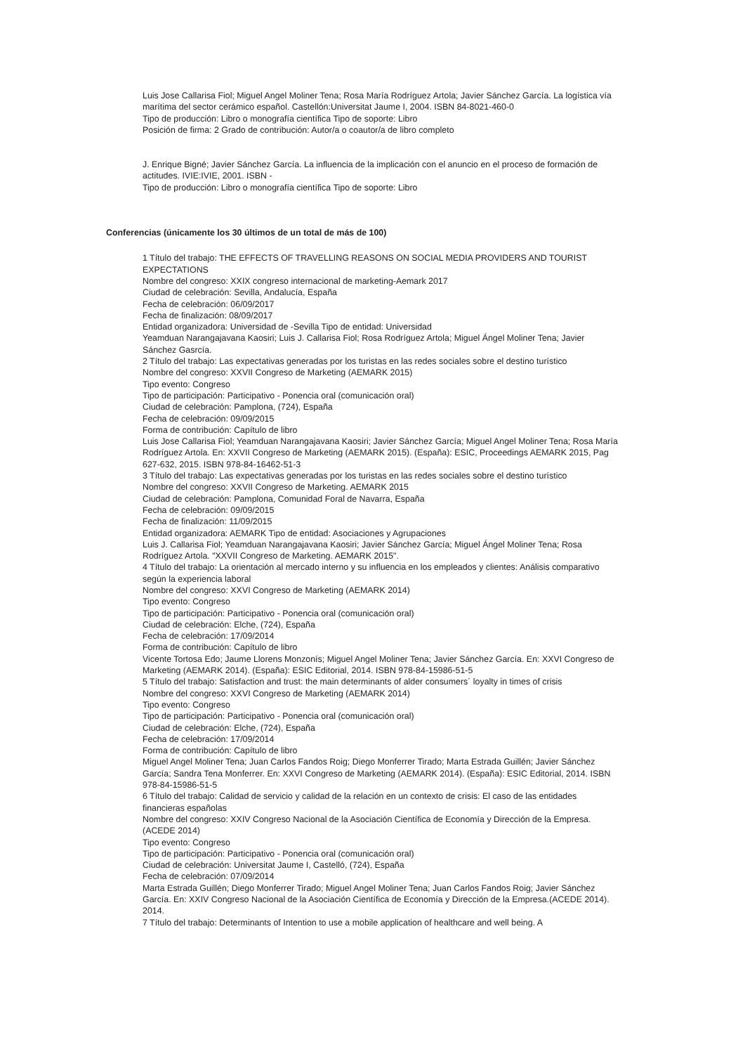Luis Jose Callarisa Fiol; Miguel Angel Moliner Tena; Rosa María Rodríguez Artola; Javier Sánchez García. La logística vía marítima del sector cerámico español. Castellón:Universitat Jaume I, 2004. ISBN 84-8021-460-0
Tipo de producción: Libro o monografía científica Tipo de soporte: Libro
Posición de firma: 2 Grado de contribución: Autor/a o coautor/a de libro completo
J. Enrique Bigné; Javier Sánchez García. La influencia de la implicación con el anuncio en el proceso de formación de actitudes. IVIE:IVIE, 2001. ISBN -
Tipo de producción: Libro o monografía científica Tipo de soporte: Libro
Conferencias (únicamente los 30 últimos de un total de más de 100)
1 Título del trabajo: THE EFFECTS OF TRAVELLING REASONS ON SOCIAL MEDIA PROVIDERS AND TOURIST EXPECTATIONS
Nombre del congreso: XXIX congreso internacional de marketing-Aemark 2017
Ciudad de celebración: Sevilla, Andalucía, España
Fecha de celebración: 06/09/2017
Fecha de finalización: 08/09/2017
Entidad organizadora: Universidad de -Sevilla Tipo de entidad: Universidad
Yeamduan Narangajavana Kaosiri; Luis J. Callarisa Fiol; Rosa Rodríguez Artola; Miguel Ángel Moliner Tena; Javier Sánchez Gasrcía.
2 Título del trabajo: Las expectativas generadas por los turistas en las redes sociales sobre el destino turístico
Nombre del congreso: XXVII Congreso de Marketing (AEMARK 2015)
Tipo evento: Congreso
Tipo de participación: Participativo - Ponencia oral (comunicación oral)
Ciudad de celebración: Pamplona, (724), España
Fecha de celebración: 09/09/2015
Forma de contribución: Capítulo de libro
Luis Jose Callarisa Fiol; Yeamduan Narangajavana Kaosiri; Javier Sánchez García; Miguel Angel Moliner Tena; Rosa María Rodríguez Artola. En: XXVII Congreso de Marketing (AEMARK 2015). (España): ESIC, Proceedings AEMARK 2015, Pag 627-632, 2015. ISBN 978-84-16462-51-3
3 Título del trabajo: Las expectativas generadas por los turistas en las redes sociales sobre el destino turístico
Nombre del congreso: XXVII Congreso de Marketing. AEMARK 2015
Ciudad de celebración: Pamplona, Comunidad Foral de Navarra, España
Fecha de celebración: 09/09/2015
Fecha de finalización: 11/09/2015
Entidad organizadora: AEMARK Tipo de entidad: Asociaciones y Agrupaciones
Luis J. Callarisa Fiol; Yeamduan Narangajavana Kaosiri; Javier Sánchez García; Miguel Ángel Moliner Tena; Rosa Rodríguez Artola. "XXVII Congreso de Marketing. AEMARK 2015".
4 Título del trabajo: La orientación al mercado interno y su influencia en los empleados y clientes: Análisis comparativo según la experiencia laboral
Nombre del congreso: XXVI Congreso de Marketing (AEMARK 2014)
Tipo evento: Congreso
Tipo de participación: Participativo - Ponencia oral (comunicación oral)
Ciudad de celebración: Elche, (724), España
Fecha de celebración: 17/09/2014
Forma de contribución: Capítulo de libro
Vicente Tortosa Edo; Jaume Llorens Monzonís; Miguel Angel Moliner Tena; Javier Sánchez García. En: XXVI Congreso de Marketing (AEMARK 2014). (España): ESIC Editorial, 2014. ISBN 978-84-15986-51-5
5 Título del trabajo: Satisfaction and trust: the main determinants of alder consumers´ loyalty in times of crisis
Nombre del congreso: XXVI Congreso de Marketing (AEMARK 2014)
Tipo evento: Congreso
Tipo de participación: Participativo - Ponencia oral (comunicación oral)
Ciudad de celebración: Elche, (724), España
Fecha de celebración: 17/09/2014
Forma de contribución: Capítulo de libro
Miguel Angel Moliner Tena; Juan Carlos Fandos Roig; Diego Monferrer Tirado; Marta Estrada Guillén; Javier Sánchez García; Sandra Tena Monferrer. En: XXVI Congreso de Marketing (AEMARK 2014). (España): ESIC Editorial, 2014. ISBN 978-84-15986-51-5
6 Título del trabajo: Calidad de servicio y calidad de la relación en un contexto de crisis: El caso de las entidades financieras españolas
Nombre del congreso: XXIV Congreso Nacional de la Asociación Científica de Economía y Dirección de la Empresa.(ACEDE 2014)
Tipo evento: Congreso
Tipo de participación: Participativo - Ponencia oral (comunicación oral)
Ciudad de celebración: Universitat Jaume I, Castelló, (724), España
Fecha de celebración: 07/09/2014
Marta Estrada Guillén; Diego Monferrer Tirado; Miguel Angel Moliner Tena; Juan Carlos Fandos Roig; Javier Sánchez García. En: XXIV Congreso Nacional de la Asociación Científica de Economía y Dirección de la Empresa.(ACEDE 2014). 2014.
7 Título del trabajo: Determinants of Intention to use a mobile application of healthcare and well being. A